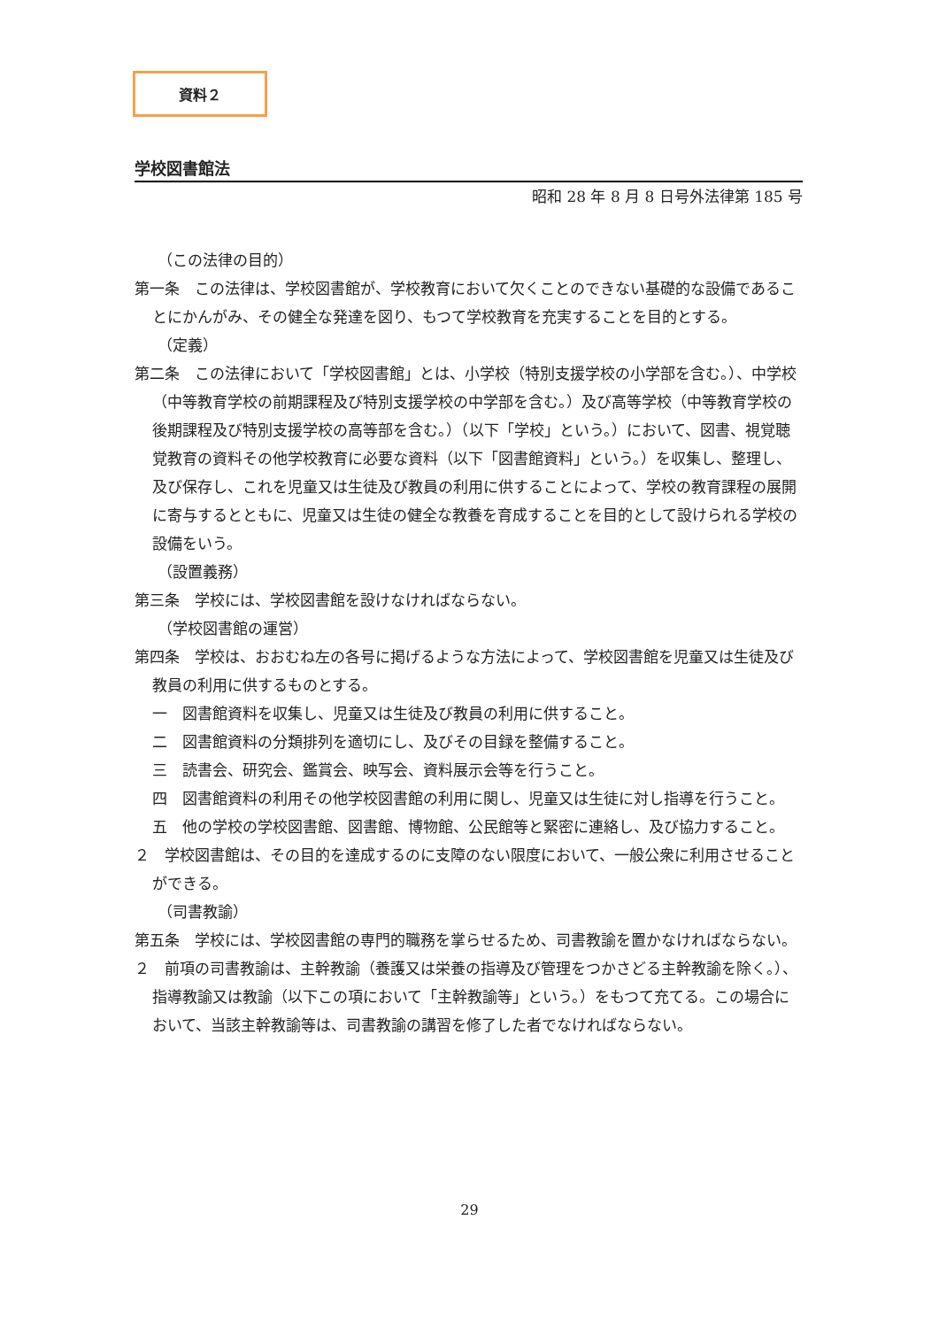資料２
学校図書館法
昭和 28 年 8 月 8 日号外法律第 185 号
（この法律の目的）
第一条　この法律は、学校図書館が、学校教育において欠くことのできない基礎的な設備であることにかんがみ、その健全な発達を図り、もつて学校教育を充実することを目的とする。
（定義）
第二条　この法律において「学校図書館」とは、小学校（特別支援学校の小学部を含む。）、中学校（中等教育学校の前期課程及び特別支援学校の中学部を含む。）及び高等学校（中等教育学校の後期課程及び特別支援学校の高等部を含む。）（以下「学校」という。）において、図書、視覚聴覚教育の資料その他学校教育に必要な資料（以下「図書館資料」という。）を収集し、整理し、及び保存し、これを児童又は生徒及び教員の利用に供することによって、学校の教育課程の展開に寄与するとともに、児童又は生徒の健全な教養を育成することを目的として設けられる学校の設備をいう。
（設置義務）
第三条　学校には、学校図書館を設けなければならない。
（学校図書館の運営）
第四条　学校は、おおむね左の各号に掲げるような方法によって、学校図書館を児童又は生徒及び教員の利用に供するものとする。
一　図書館資料を収集し、児童又は生徒及び教員の利用に供すること。
二　図書館資料の分類排列を適切にし、及びその目録を整備すること。
三　読書会、研究会、鑑賞会、映写会、資料展示会等を行うこと。
四　図書館資料の利用その他学校図書館の利用に関し、児童又は生徒に対し指導を行うこと。
五　他の学校の学校図書館、図書館、博物館、公民館等と緊密に連絡し、及び協力すること。
２　学校図書館は、その目的を達成するのに支障のない限度において、一般公衆に利用させることができる。
（司書教諭）
第五条　学校には、学校図書館の専門的職務を掌らせるため、司書教諭を置かなければならない。
２　前項の司書教諭は、主幹教諭（養護又は栄養の指導及び管理をつかさどる主幹教諭を除く。）、指導教諭又は教諭（以下この項において「主幹教諭等」という。）をもつて充てる。この場合において、当該主幹教諭等は、司書教諭の講習を修了した者でなければならない。
29